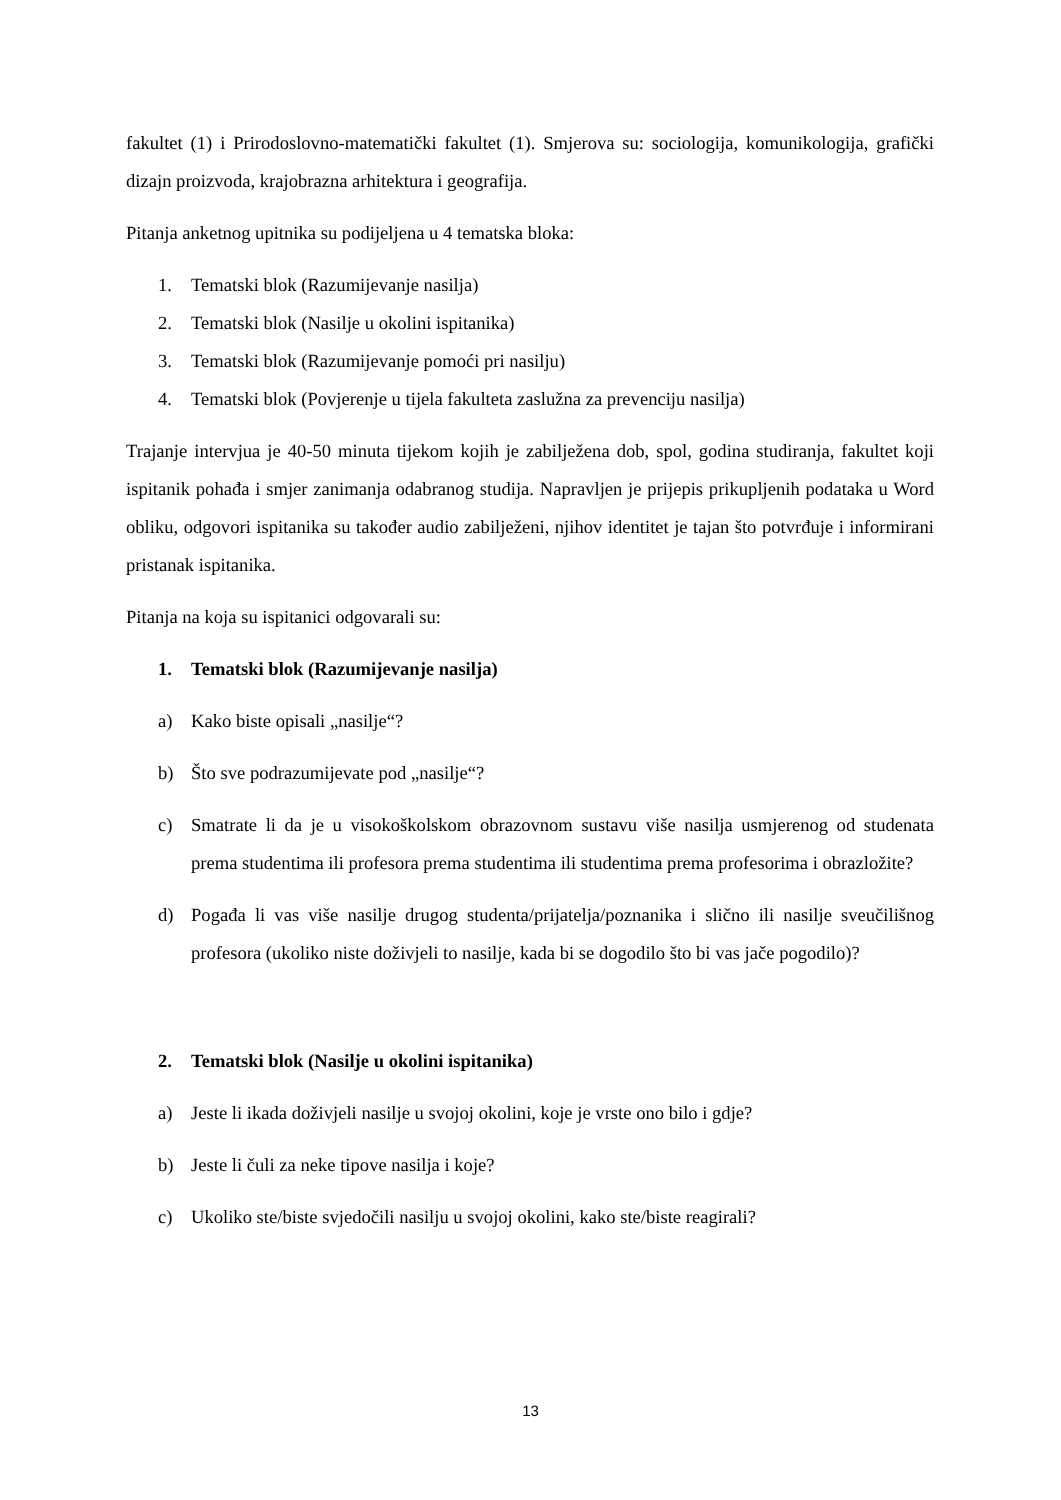fakultet (1) i Prirodoslovno-matematički fakultet (1). Smjerova su: sociologija, komunikologija, grafički dizajn proizvoda, krajobrazna arhitektura i geografija.
Pitanja anketnog upitnika su podijeljena u 4 tematska bloka:
1. Tematski blok (Razumijevanje nasilja)
2. Tematski blok (Nasilje u okolini ispitanika)
3. Tematski blok (Razumijevanje pomoći pri nasilju)
4. Tematski blok (Povjerenje u tijela fakulteta zaslužna za prevenciju nasilja)
Trajanje intervjua je 40-50 minuta tijekom kojih je zabilježena dob, spol, godina studiranja, fakultet koji ispitanik pohađa i smjer zanimanja odabranog studija. Napravljen je prijepis prikupljenih podataka u Word obliku, odgovori ispitanika su također audio zabilježeni, njihov identitet je tajan što potvrđuje i informirani pristanak ispitanika.
Pitanja na koja su ispitanici odgovarali su:
1. Tematski blok (Razumijevanje nasilja)
a) Kako biste opisali „nasilje“?
b) Što sve podrazumijevate pod „nasilje“?
c) Smatrate li da je u visokoškolskom obrazovnom sustavu više nasilja usmjerenog od studenata prema studentima ili profesora prema studentima ili studentima prema profesorima i obrazložite?
d) Pogađa li vas više nasilje drugog studenta/prijatelja/poznanika i slično ili nasilje sveučilišnog profesora (ukoliko niste doživjeli to nasilje, kada bi se dogodilo što bi vas jače pogodilo)?
2. Tematski blok (Nasilje u okolini ispitanika)
a) Jeste li ikada doživjeli nasilje u svojoj okolini, koje je vrste ono bilo i gdje?
b) Jeste li čuli za neke tipove nasilja i koje?
c) Ukoliko ste/biste svjedočili nasilju u svojoj okolini, kako ste/biste reagirali?
13